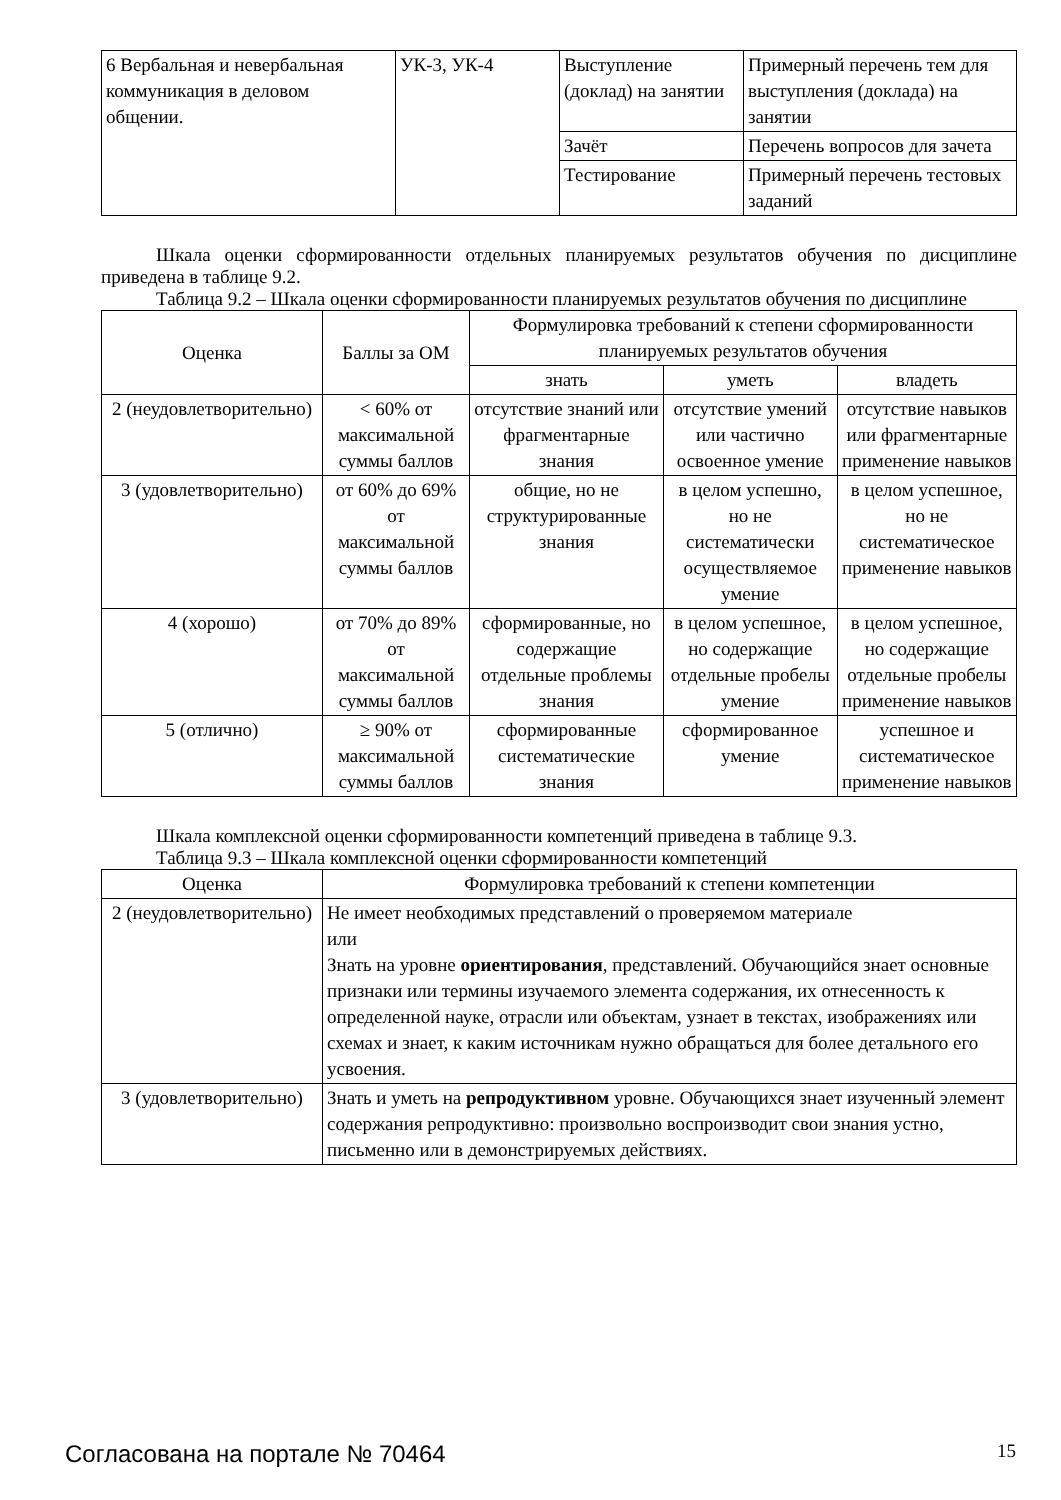| 6 Вербальная и невербальная коммуникация в деловом общении. | УК-3, УК-4 | Выступление (доклад) на занятии | Примерный перечень тем для выступления (доклада) на занятии |
| | | Зачёт | Перечень вопросов для зачета |
| | | Тестирование | Примерный перечень тестовых заданий |
Шкала оценки сформированности отдельных планируемых результатов обучения по дисциплине приведена в таблице 9.2.
Таблица 9.2 – Шкала оценки сформированности планируемых результатов обучения по дисциплине
| Оценка | Баллы за ОМ | Формулировка требований к степени сформированности планируемых результатов обучения | | |
| --- | --- | --- | --- | --- |
| | | знать | уметь | владеть |
| 2 (неудовлетворительно) | < 60% от максимальной суммы баллов | отсутствие знаний или фрагментарные знания | отсутствие умений или частично освоенное умение | отсутствие навыков или фрагментарные применение навыков |
| 3 (удовлетворительно) | от 60% до 69% от максимальной суммы баллов | общие, но не структурированные знания | в целом успешно, но не систематически осуществляемое умение | в целом успешное, но не систематическое применение навыков |
| 4 (хорошо) | от 70% до 89% от максимальной суммы баллов | сформированные, но содержащие отдельные проблемы знания | в целом успешное, но содержащие отдельные пробелы умение | в целом успешное, но содержащие отдельные пробелы применение навыков |
| 5 (отлично) | ≥ 90% от максимальной суммы баллов | сформированные систематические знания | сформированное умение | успешное и систематическое применение навыков |
Шкала комплексной оценки сформированности компетенций приведена в таблице 9.3.
Таблица 9.3 – Шкала комплексной оценки сформированности компетенций
| Оценка | Формулировка требований к степени компетенции |
| --- | --- |
| 2 (неудовлетворительно) | Не имеет необходимых представлений о проверяемом материале или Знать на уровне ориентирования , представлений. Обучающийся знает основные признаки или термины изучаемого элемента содержания, их отнесенность к определенной науке, отрасли или объектам, узнает в текстах, изображениях или схемах и знает, к каким источникам нужно обращаться для более детального его усвоения. |
| 3 (удовлетворительно) | Знать и уметь на репродуктивном уровне. Обучающихся знает изученный элемент содержания репродуктивно: произвольно воспроизводит свои знания устно, письменно или в демонстрируемых действиях. |
Согласована на портале № 70464 15